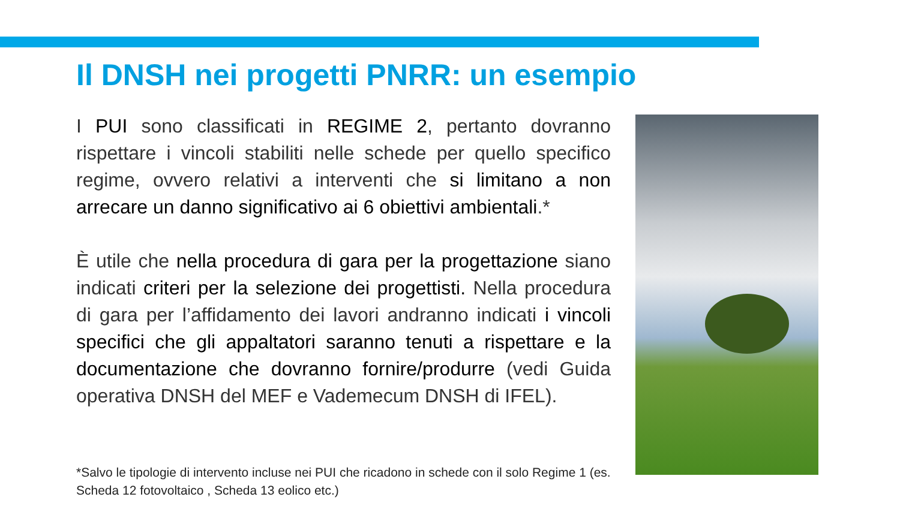Il DNSH nei progetti PNRR: un esempio
I PUI sono classificati in REGIME 2, pertanto dovranno rispettare i vincoli stabiliti nelle schede per quello specifico regime, ovvero relativi a interventi che si limitano a non arrecare un danno significativo ai 6 obiettivi ambientali.*
È utile che nella procedura di gara per la progettazione siano indicati criteri per la selezione dei progettisti. Nella procedura di gara per l’affidamento dei lavori andranno indicati i vincoli specifici che gli appaltatori saranno tenuti a rispettare e la documentazione che dovranno fornire/produrre (vedi Guida operativa DNSH del MEF e Vademecum DNSH di IFEL).
*Salvo le tipologie di intervento incluse nei PUI che ricadono in schede con il solo Regime 1 (es. Scheda 12 fotovoltaico , Scheda 13 eolico etc.)